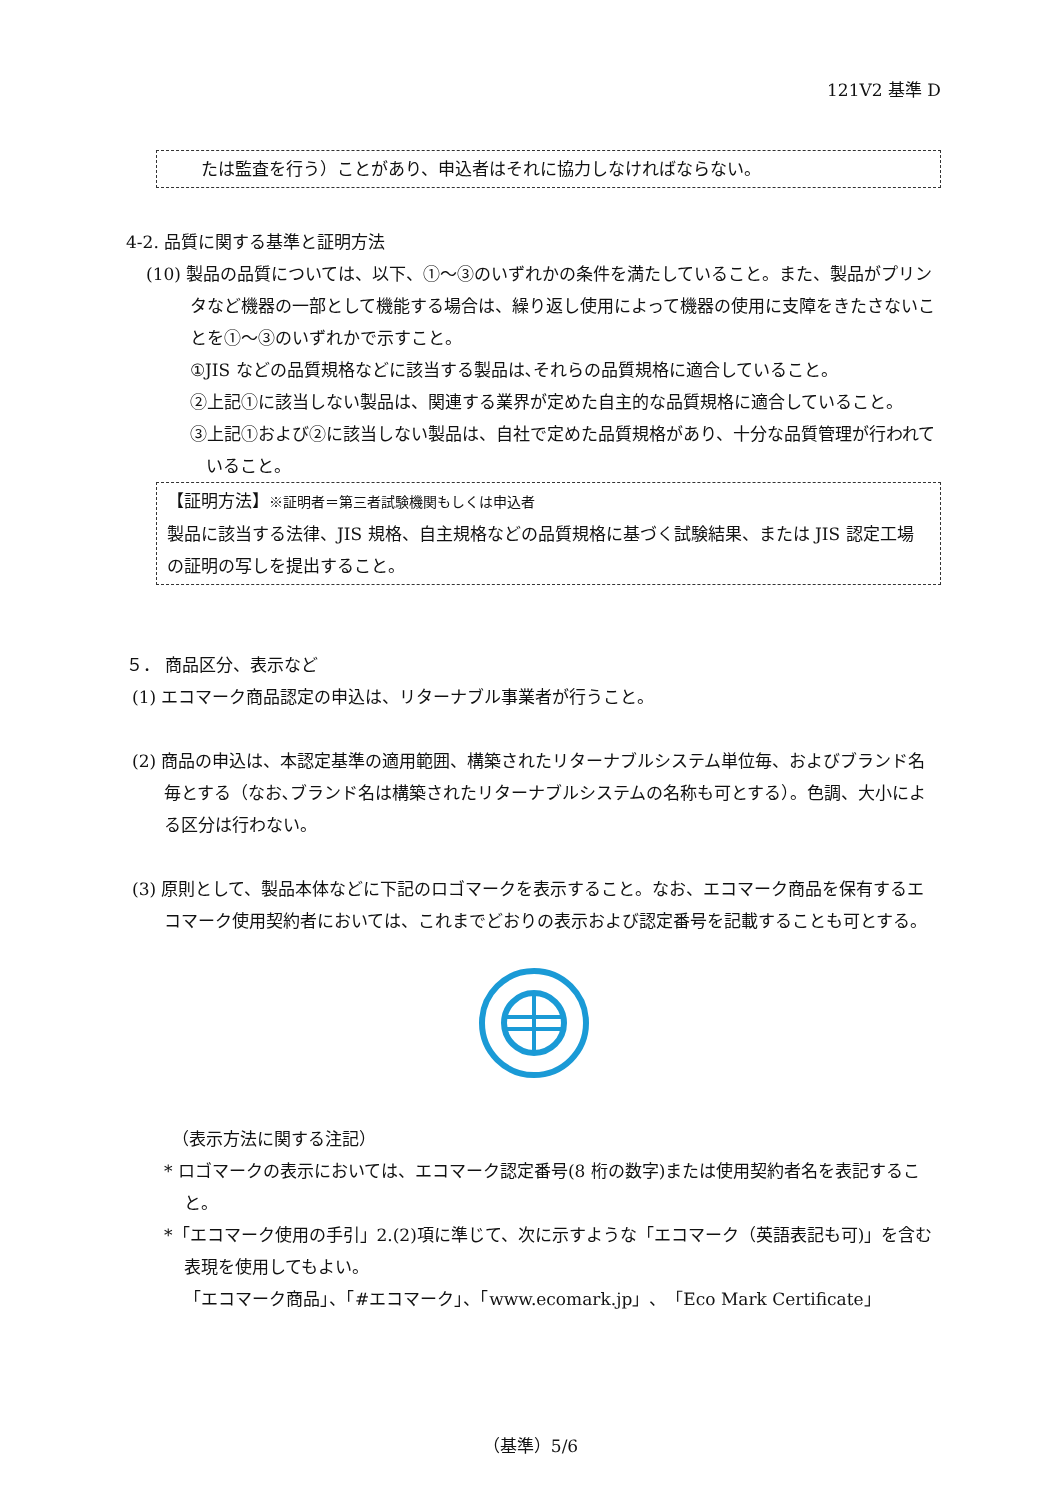121V2 基準 D
たは監査を行う）ことがあり、申込者はそれに協力しなければならない。
4-2. 品質に関する基準と証明方法
(10) 製品の品質については、以下、①～③のいずれかの条件を満たしていること。また、製品がプリンタなど機器の一部として機能する場合は、繰り返し使用によって機器の使用に支障をきたさないことを①～③のいずれかで示すこと。
①JIS などの品質規格などに該当する製品は､それらの品質規格に適合していること。
②上記①に該当しない製品は、関連する業界が定めた自主的な品質規格に適合していること。
③上記①および②に該当しない製品は、自社で定めた品質規格があり、十分な品質管理が行われていること。
【証明方法】※証明者＝第三者試験機関もしくは申込者
製品に該当する法律、JIS 規格、自主規格などの品質規格に基づく試験結果、または JIS 認定工場の証明の写しを提出すること。
５． 商品区分、表示など
(1) エコマーク商品認定の申込は、リターナブル事業者が行うこと。
(2) 商品の申込は、本認定基準の適用範囲、構築されたリターナブルシステム単位毎、およびブランド名毎とする（なお､ブランド名は構築されたリターナブルシステムの名称も可とする）。色調、大小による区分は行わない。
(3) 原則として、製品本体などに下記のロゴマークを表示すること。なお、エコマーク商品を保有するエコマーク使用契約者においては、これまでどおりの表示および認定番号を記載することも可とする。
（表示方法に関する注記）
* ロゴマークの表示においては、エコマーク認定番号(8 桁の数字)または使用契約者名を表記すること。
*「エコマーク使用の手引」2.(2)項に準じて、次に示すような「エコマーク（英語表記も可)」を含む表現を使用してもよい。
「エコマーク商品」、「#エコマーク」、「www.ecomark.jp」、「Eco Mark Certificate」
（基準）5/6